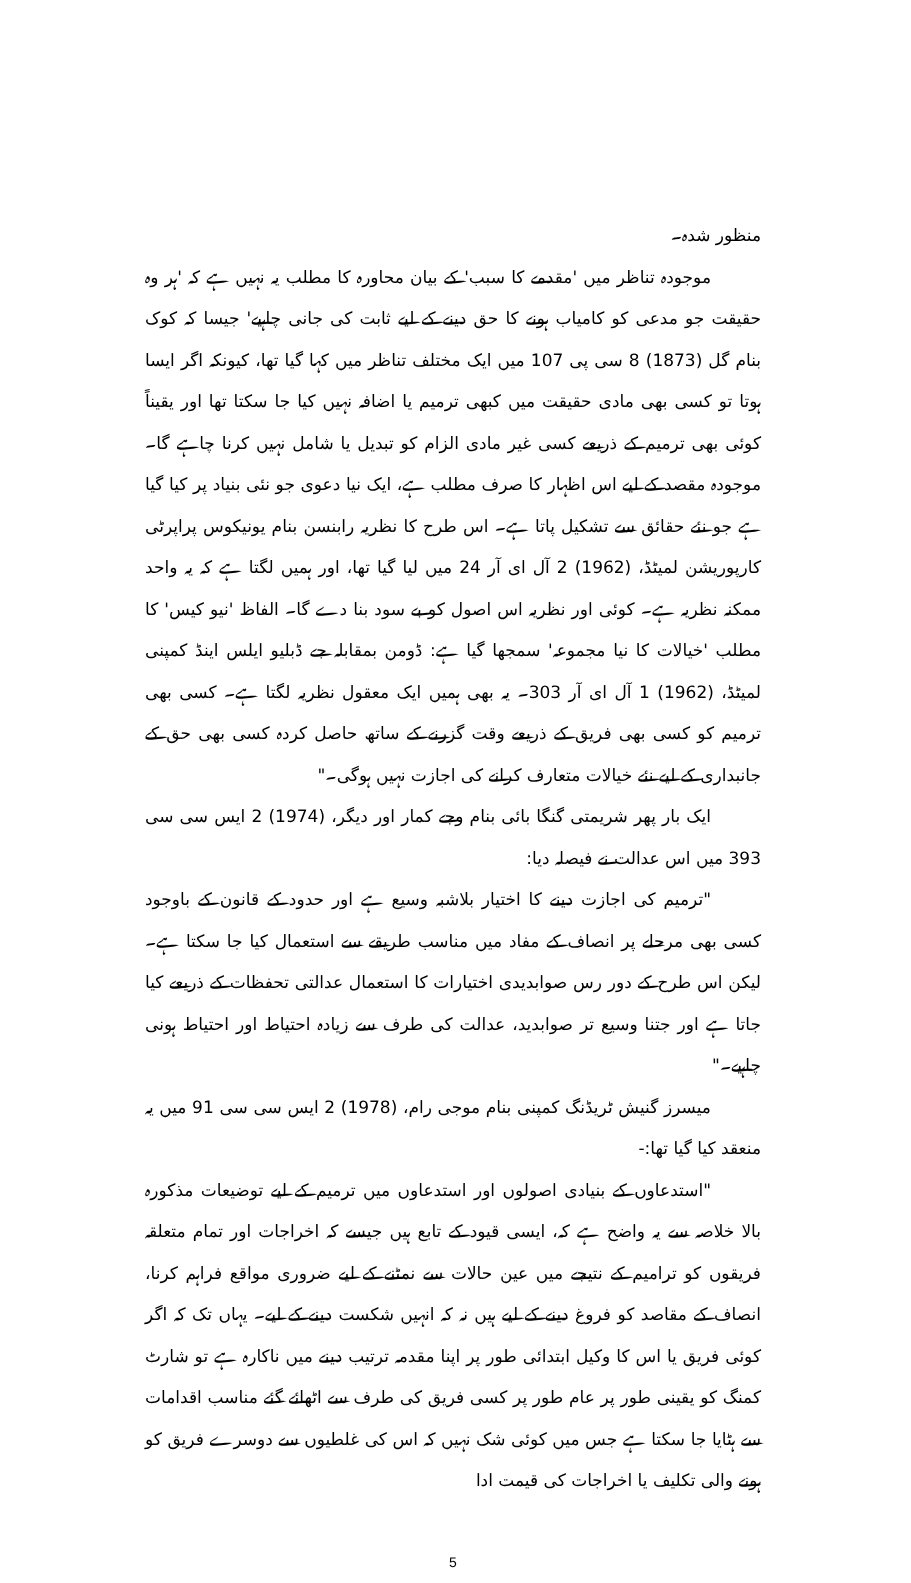منظور شدہ۔
موجودہ تناظر میں 'مقدمے کا سبب' کے بیان محاورہ کا مطلب یہ نہیں ہے کہ 'ہر وہ حقیقت جو مدعی کو کامیاب ہونے کا حق دینے کے لیے ثابت کی جانی چاہیے' جیسا کہ کوک بنام گل (1873) 8 سی پی 107 میں ایک مختلف تناظر میں کہا گیا تھا، کیونکہ اگر ایسا ہوتا تو کسی بھی مادی حقیقت میں کبھی ترمیم یا اضافہ نہیں کیا جا سکتا تھا اور یقیناً کوئی بھی ترمیم کے ذریعے کسی غیر مادی الزام کو تبدیل یا شامل نہیں کرنا چاہے گا۔ موجودہ مقصد کے لیے اس اظہار کا صرف مطلب ہے، ایک نیا دعوی جو نئی بنیاد پر کیا گیا ہے جو نئے حقائق سے تشکیل پاتا ہے۔ اس طرح کا نظریہ رابنسن بنام یونیکوس پراپرٹی کارپوریشن لمیٹڈ، (1962) 2 آل ای آر 24 میں لیا گیا تھا، اور ہمیں لگتا ہے کہ یہ واحد ممکنہ نظریہ ہے۔ کوئی اور نظریہ اس اصول کو بے سود بنا دے گا۔ الفاظ 'نیو کیس' کا مطلب 'خیالات کا نیا مجموعہ' سمجھا گیا ہے: ڈومن بمقابلہ جے ڈبلیو ایلس اینڈ کمپنی لمیٹڈ، (1962) 1 آل ای آر 303۔ یہ بھی ہمیں ایک معقول نظریہ لگتا ہے۔ کسی بھی ترمیم کو کسی بھی فریق کے ذریعے وقت گزرنے کے ساتھ حاصل کردہ کسی بھی حق کے جانبداری کے لیے نئے خیالات متعارف کرانے کی اجازت نہیں ہوگی۔"
ایک بار پھر شریمتی گنگا بائی بنام وجے کمار اور دیگر، (1974) 2 ایس سی سی 393 میں اس عدالت نے فیصلہ دیا:
"ترمیم کی اجازت دینے کا اختیار بلاشبہ وسیع ہے اور حدود کے قانون کے باوجود کسی بھی مرحلے پر انصاف کے مفاد میں مناسب طریقے سے استعمال کیا جا سکتا ہے۔ لیکن اس طرح کے دور رس صوابدیدی اختیارات کا استعمال عدالتی تحفظات کے ذریعے کیا جاتا ہے اور جتنا وسیع تر صوابدید، عدالت کی طرف سے زیادہ احتیاط اور احتیاط ہونی چاہیے۔"
میسرز گنیش ٹریڈنگ کمپنی بنام موجی رام، (1978) 2 ایس سی سی 91 میں یہ منعقد کیا گیا تھا:-
"استدعاوں کے بنیادی اصولوں اور استدعاوں میں ترمیم کے لیے توضیعات مذکورہ بالا خلاصہ سے یہ واضح ہے کہ، ایسی قیود کے تابع ہیں جیسے کہ اخراجات اور تمام متعلقہ فریقوں کو ترامیم کے نتیجے میں عین حالات سے نمٹنے کے لیے ضروری مواقع فراہم کرنا، انصاف کے مقاصد کو فروغ دینے کے لیے ہیں نہ کہ انہیں شکست دینے کے لیے۔ یہاں تک کہ اگر کوئی فریق یا اس کا وکیل ابتدائی طور پر اپنا مقدمہ ترتیب دینے میں ناکارہ ہے تو شارٹ کمنگ کو یقینی طور پر عام طور پر کسی فریق کی طرف سے اٹھائے گئے مناسب اقدامات سے ہٹایا جا سکتا ہے جس میں کوئی شک نہیں کہ اس کی غلطیوں سے دوسرے فریق کو ہونے والی تکلیف یا اخراجات کی قیمت ادا
5